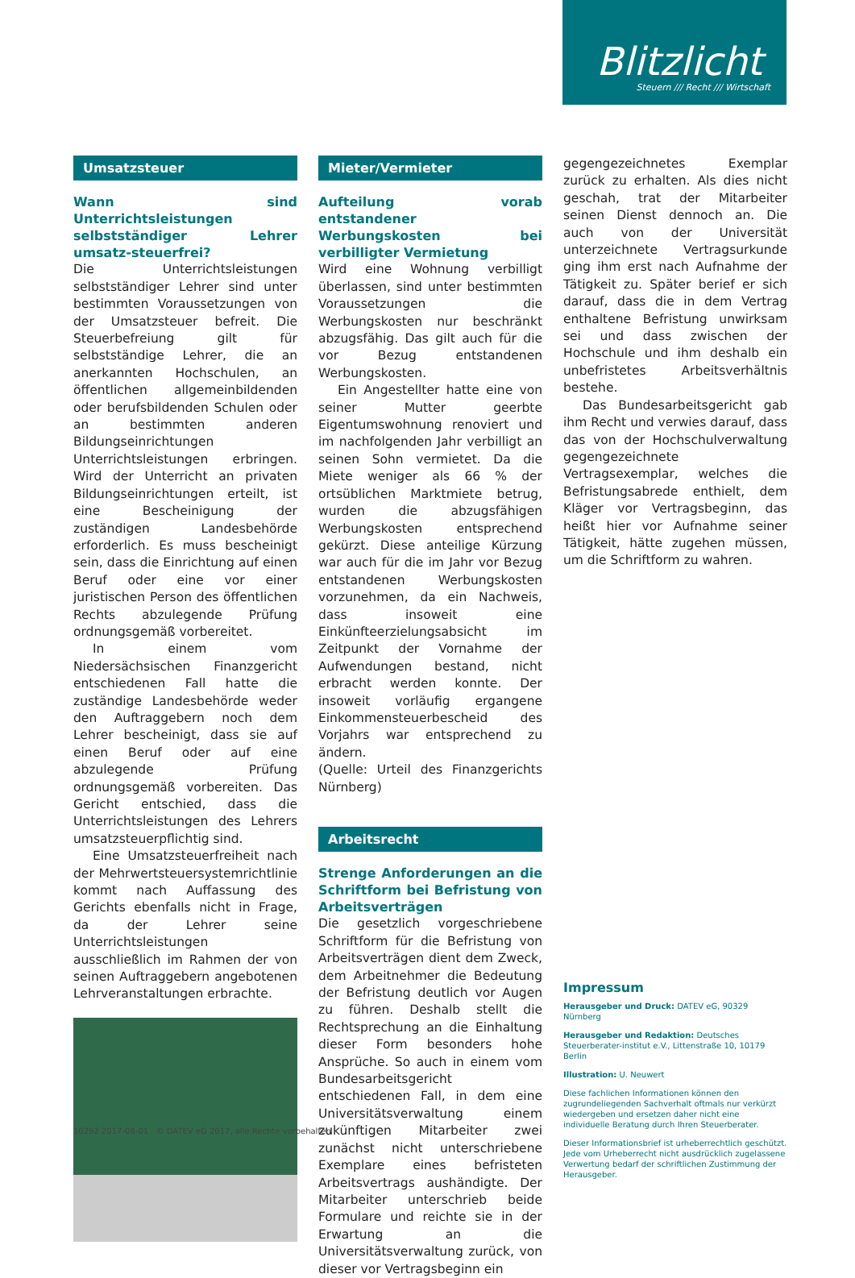Blitzlicht
Steuern /// Recht /// Wirtschaft
Umsatzsteuer
Wann sind Unterrichtsleistungen selbstständiger Lehrer umsatz-steuerfrei?
Die Unterrichtsleistungen selbstständiger Lehrer sind unter bestimmten Voraussetzungen von der Umsatzsteuer befreit. Die Steuerbefreiung gilt für selbstständige Lehrer, die an anerkannten Hochschulen, an öffentlichen allgemeinbildenden oder berufsbildenden Schulen oder an bestimmten anderen Bildungseinrichtungen Unterrichtsleistungen erbringen. Wird der Unterricht an privaten Bildungseinrichtungen erteilt, ist eine Bescheinigung der zuständigen Landesbehörde erforderlich. Es muss bescheinigt sein, dass die Einrichtung auf einen Beruf oder eine vor einer juristischen Person des öffentlichen Rechts abzulegende Prüfung ordnungsgemäß vorbereitet.
In einem vom Niedersächsischen Finanzgericht entschiedenen Fall hatte die zuständige Landesbehörde weder den Auftraggebern noch dem Lehrer bescheinigt, dass sie auf einen Beruf oder auf eine abzulegende Prüfung ordnungsgemäß vorbereiten. Das Gericht entschied, dass die Unterrichtsleistungen des Lehrers umsatzsteuerpflichtig sind.
Eine Umsatzsteuerfreiheit nach der Mehrwertsteuersystemrichtlinie kommt nach Auffassung des Gerichts ebenfalls nicht in Frage, da der Lehrer seine Unterrichtsleistungen ausschließlich im Rahmen der von seinen Auftraggebern angebotenen Lehrveranstaltungen erbrachte.
Mieter/Vermieter
Aufteilung vorab entstandener Werbungskosten bei verbilligter Vermietung
Wird eine Wohnung verbilligt überlassen, sind unter bestimmten Voraussetzungen die Werbungskosten nur beschränkt abzugsfähig. Das gilt auch für die vor Bezug entstandenen Werbungskosten.
Ein Angestellter hatte eine von seiner Mutter geerbte Eigentumswohnung renoviert und im nachfolgenden Jahr verbilligt an seinen Sohn vermietet. Da die Miete weniger als 66 % der ortsüblichen Marktmiete betrug, wurden die abzugsfähigen Werbungskosten entsprechend gekürzt. Diese anteilige Kürzung war auch für die im Jahr vor Bezug entstandenen Werbungskosten vorzunehmen, da ein Nachweis, dass insoweit eine Einkünfteerzielungsabsicht im Zeitpunkt der Vornahme der Aufwendungen bestand, nicht erbracht werden konnte. Der insoweit vorläufig ergangene Einkommensteuerbescheid des Vorjahrs war entsprechend zu ändern.
(Quelle: Urteil des Finanzgerichts Nürnberg)
Arbeitsrecht
Strenge Anforderungen an die Schriftform bei Befristung von Arbeitsverträgen
Die gesetzlich vorgeschriebene Schriftform für die Befristung von Arbeitsverträgen dient dem Zweck, dem Arbeitnehmer die Bedeutung der Befristung deutlich vor Augen zu führen. Deshalb stellt die Rechtsprechung an die Einhaltung dieser Form besonders hohe Ansprüche. So auch in einem vom Bundesarbeitsgericht entschiedenen Fall, in dem eine Universitätsverwaltung einem zukünftigen Mitarbeiter zwei zunächst nicht unterschriebene Exemplare eines befristeten Arbeitsvertrags aushändigte. Der Mitarbeiter unterschrieb beide Formulare und reichte sie in der Erwartung an die Universitätsverwaltung zurück, von dieser vor Vertragsbeginn ein
gegengezeichnetes Exemplar zurück zu erhalten. Als dies nicht geschah, trat der Mitarbeiter seinen Dienst dennoch an. Die auch von der Universität unterzeichnete Vertragsurkunde ging ihm erst nach Aufnahme der Tätigkeit zu. Später berief er sich darauf, dass die in dem Vertrag enthaltene Befristung unwirksam sei und dass zwischen der Hochschule und ihm deshalb ein unbefristetes Arbeitsverhältnis bestehe.
Das Bundesarbeitsgericht gab ihm Recht und verwies darauf, dass das von der Hochschulverwaltung gegengezeichnete Vertragsexemplar, welches die Befristungsabrede enthielt, dem Kläger vor Vertragsbeginn, das heißt hier vor Aufnahme seiner Tätigkeit, hätte zugehen müssen, um die Schriftform zu wahren.
Impressum
Herausgeber und Druck: DATEV eG, 90329 Nürnberg
Herausgeber und Redaktion: Deutsches Steuerberater-institut e.V., Littenstraße 10, 10179 Berlin
Illustration: U. Neuwert
Diese fachlichen Informationen können den zugrundeliegenden Sachverhalt oftmals nur verkürzt wiedergeben und ersetzen daher nicht eine individuelle Beratung durch Ihren Steuerberater.
Dieser Informationsbrief ist urheberrechtlich geschützt. Jede vom Urheberrecht nicht ausdrücklich zugelassene Verwertung bedarf der schriftlichen Zustimmung der Herausgeber.
10292 2017-08-01 © DATEV eG 2017, alle Rechte vorbehalten